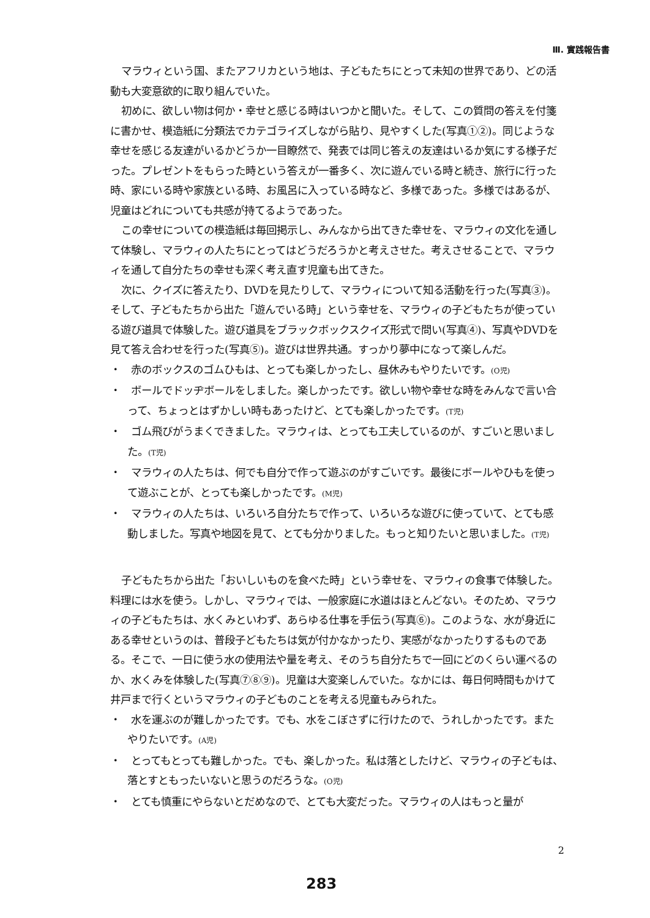Ⅲ. 實践報告書
マラウィという国、またアフリカという地は、子どもたちにとって未知の世界であり、どの活動も大変意欲的に取り組んでいた。
初めに、欲しい物は何か・幸せと感じる時はいつかと聞いた。そして、この質問の答えを付箋に書かせ、模造紙に分類法でカテゴライズしながら貼り、見やすくした(写真①②)。同じような幸せを感じる友達がいるかどうか一目瞭然で、発表では同じ答えの友達はいるか気にする様子だった。プレゼントをもらった時という答えが一番多く、次に遊んでいる時と続き、旅行に行った時、家にいる時や家族といる時、お風呂に入っている時など、多様であった。多様ではあるが、児童はどれについても共感が持てるようであった。
この幸せについての模造紙は毎回掲示し、みんなから出てきた幸せを、マラウィの文化を通して体験し、マラウィの人たちにとってはどうだろうかと考えさせた。考えさせることで、マラウィを通して自分たちの幸せも深く考え直す児童も出てきた。
次に、クイズに答えたり、DVDを見たりして、マラウィについて知る活動を行った(写真③)。そして、子どもたちから出た「遊んでいる時」という幸せを、マラウィの子どもたちが使っている遊び道具で体験した。遊び道具をブラックボックスクイズ形式で問い(写真④)、写真やDVDを見て答え合わせを行った(写真⑤)。遊びは世界共通。すっかり夢中になって楽しんだ。
・　赤のボックスのゴムひもは、とっても楽しかったし、昼休みもやりたいです。(O児)
・　ボールでドッヂボールをしました。楽しかったです。欲しい物や幸せな時をみんなで言い合って、ちょっとはずかしい時もあったけど、とても楽しかったです。(T児)
・　ゴム飛びがうまくできました。マラウィは、とっても工夫しているのが、すごいと思いました。(T児)
・　マラウィの人たちは、何でも自分で作って遊ぶのがすごいです。最後にボールやひもを使って遊ぶことが、とっても楽しかったです。(M児)
・　マラウィの人たちは、いろいろ自分たちで作って、いろいろな遊びに使っていて、とても感動しました。写真や地図を見て、とても分かりました。もっと知りたいと思いました。(T児)
子どもたちから出た「おいしいものを食べた時」という幸せを、マラウィの食事で体験した。料理には水を使う。しかし、マラウィでは、一般家庭に水道はほとんどない。そのため、マラウィの子どもたちは、水くみといわず、あらゆる仕事を手伝う(写真⑥)。このような、水が身近にある幸せというのは、普段子どもたちは気が付かなかったり、実感がなかったりするものである。そこで、一日に使う水の使用法や量を考え、そのうち自分たちで一回にどのくらい運べるのか、水くみを体験した(写真⑦⑧⑨)。児童は大変楽しんでいた。なかには、毎日何時間もかけて井戸まで行くというマラウィの子どものことを考える児童もみられた。
・　水を運ぶのが難しかったです。でも、水をこぼさずに行けたので、うれしかったです。またやりたいです。(A児)
・　とってもとっても難しかった。でも、楽しかった。私は落としたけど、マラウィの子どもは、落とすともったいないと思うのだろうな。(O児)
・　とても慎重にやらないとだめなので、とても大変だった。マラウィの人はもっと量が
2
283